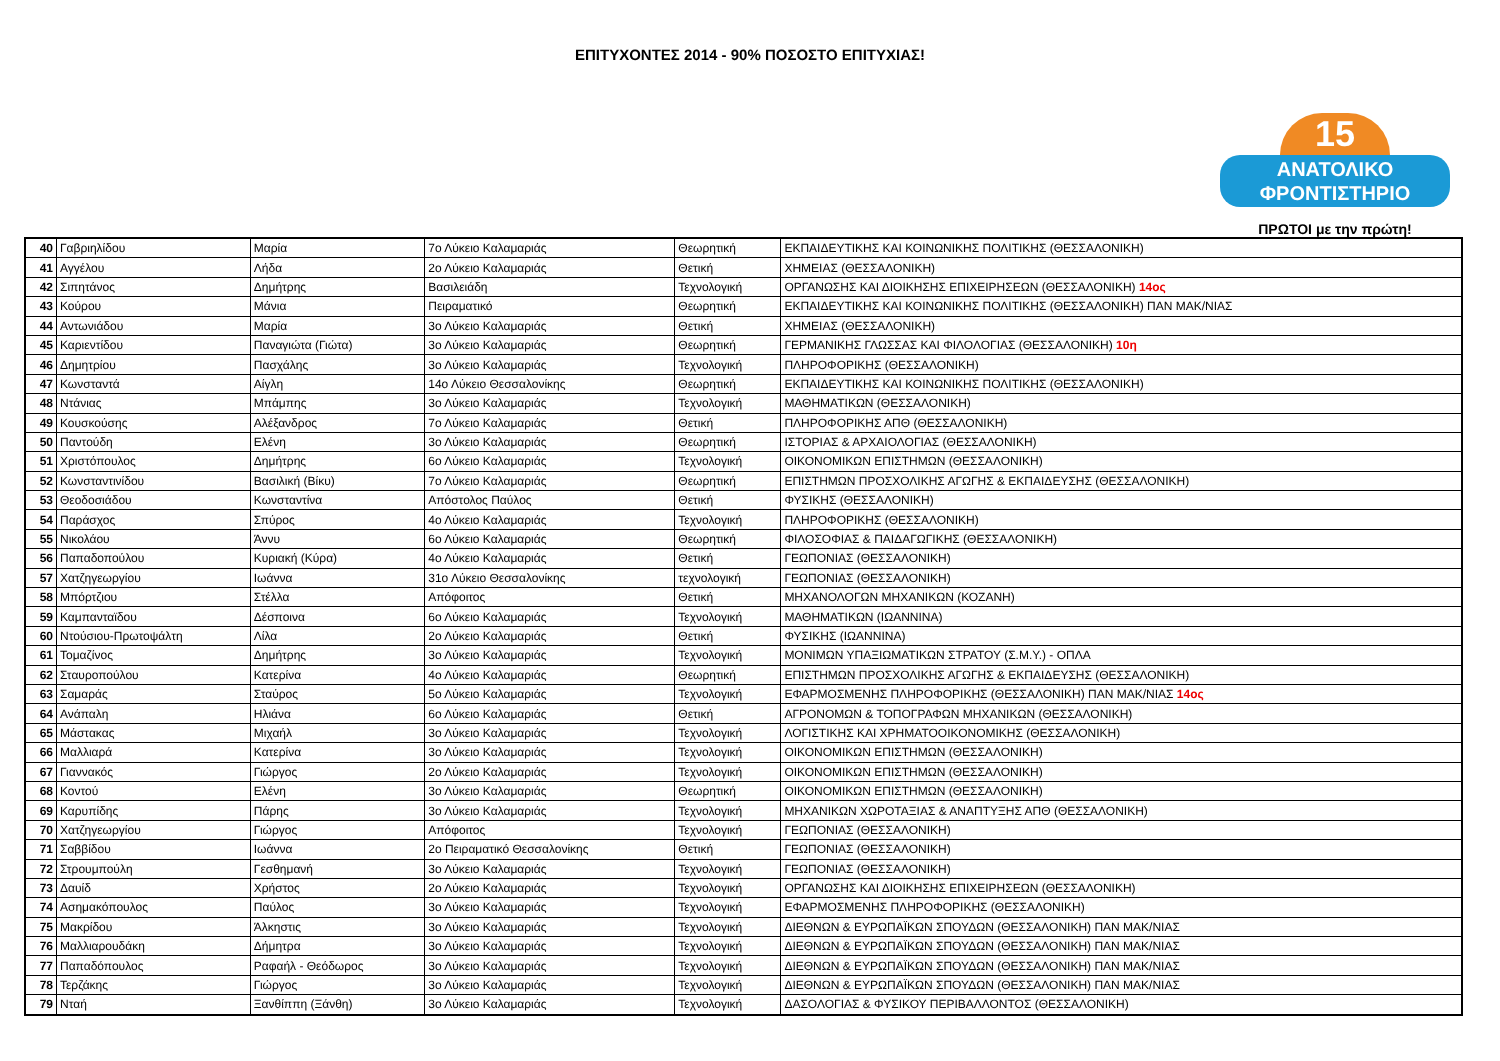ΕΠΙΤΥΧΟΝΤΕΣ 2014 - 90% ΠΟΣΟΣΤΟ ΕΠΙΤΥΧΙΑΣ!
15
ΑΝΑΤΟΛΙΚΟ
ΦΡΟΝΤΙΣΤΗΡΙΟ
ΠΡΩΤΟΙ με την πρώτη!
| 40 | Γαβριηλίδου | Μαρία | 7ο Λύκειο Καλαμαριάς | Θεωρητική | ΕΚΠΑΙΔΕΥΤΙΚΗΣ ΚΑΙ ΚΟΙΝΩΝΙΚΗΣ ΠΟΛΙΤΙΚΗΣ (ΘΕΣΣΑΛΟΝΙΚΗ) |
| 41 | Αγγέλου | Λήδα | 2ο Λύκειο Καλαμαριάς | Θετική | ΧΗΜΕΙΑΣ (ΘΕΣΣΑΛΟΝΙΚΗ) |
| 42 | Σιπητάνος | Δημήτρης | Βασιλειάδη | Τεχνολογική | ΟΡΓΑΝΩΣΗΣ ΚΑΙ ΔΙΟΙΚΗΣΗΣ ΕΠΙΧΕΙΡΗΣΕΩΝ (ΘΕΣΣΑΛΟΝΙΚΗ) 14ος |
| 43 | Κούρου | Μάνια | Πειραματικό | Θεωρητική | ΕΚΠΑΙΔΕΥΤΙΚΗΣ ΚΑΙ ΚΟΙΝΩΝΙΚΗΣ ΠΟΛΙΤΙΚΗΣ (ΘΕΣΣΑΛΟΝΙΚΗ) ΠΑΝ ΜΑΚ/ΝΙΑΣ |
| 44 | Αντωνιάδου | Μαρία | 3ο Λύκειο Καλαμαριάς | Θετική | ΧΗΜΕΙΑΣ (ΘΕΣΣΑΛΟΝΙΚΗ) |
| 45 | Καριεντίδου | Παναγιώτα (Γιώτα) | 3ο Λύκειο Καλαμαριάς | Θεωρητική | ΓΕΡΜΑΝΙΚΗΣ ΓΛΩΣΣΑΣ ΚΑΙ ΦΙΛΟΛΟΓΙΑΣ (ΘΕΣΣΑΛΟΝΙΚΗ) 10η |
| 46 | Δημητρίου | Πασχάλης | 3ο Λύκειο Καλαμαριάς | Τεχνολογική | ΠΛΗΡΟΦΟΡΙΚΗΣ (ΘΕΣΣΑΛΟΝΙΚΗ) |
| 47 | Κωνσταντά | Αίγλη | 14ο Λύκειο Θεσσαλονίκης | Θεωρητική | ΕΚΠΑΙΔΕΥΤΙΚΗΣ ΚΑΙ ΚΟΙΝΩΝΙΚΗΣ ΠΟΛΙΤΙΚΗΣ (ΘΕΣΣΑΛΟΝΙΚΗ) |
| 48 | Ντάνιας | Μπάμπης | 3ο Λύκειο Καλαμαριάς | Τεχνολογική | ΜΑΘΗΜΑΤΙΚΩΝ (ΘΕΣΣΑΛΟΝΙΚΗ) |
| 49 | Κουσκούσης | Αλέξανδρος | 7ο Λύκειο Καλαμαριάς | Θετική | ΠΛΗΡΟΦΟΡΙΚΗΣ ΑΠΘ (ΘΕΣΣΑΛΟΝΙΚΗ) |
| 50 | Παντούδη | Ελένη | 3ο Λύκειο Καλαμαριάς | Θεωρητική | ΙΣΤΟΡΙΑΣ & ΑΡΧΑΙΟΛΟΓΙΑΣ (ΘΕΣΣΑΛΟΝΙΚΗ) |
| 51 | Χριστόπουλος | Δημήτρης | 6ο Λύκειο Καλαμαριάς | Τεχνολογική | ΟΙΚΟΝΟΜΙΚΩΝ ΕΠΙΣΤΗΜΩΝ (ΘΕΣΣΑΛΟΝΙΚΗ) |
| 52 | Κωνσταντινίδου | Βασιλική (Βίκυ) | 7ο Λύκειο Καλαμαριάς | Θεωρητική | ΕΠΙΣΤΗΜΩΝ ΠΡΟΣΧΟΛΙΚΗΣ ΑΓΩΓΗΣ & ΕΚΠΑΙΔΕΥΣΗΣ (ΘΕΣΣΑΛΟΝΙΚΗ) |
| 53 | Θεοδοσιάδου | Κωνσταντίνα | Απόστολος Παύλος | Θετική | ΦΥΣΙΚΗΣ (ΘΕΣΣΑΛΟΝΙΚΗ) |
| 54 | Παράσχος | Σπύρος | 4ο Λύκειο Καλαμαριάς | Τεχνολογική | ΠΛΗΡΟΦΟΡΙΚΗΣ (ΘΕΣΣΑΛΟΝΙΚΗ) |
| 55 | Νικολάου | Άννυ | 6ο Λύκειο Καλαμαριάς | Θεωρητική | ΦΙΛΟΣΟΦΙΑΣ & ΠΑΙΔΑΓΩΓΙΚΗΣ (ΘΕΣΣΑΛΟΝΙΚΗ) |
| 56 | Παπαδοπούλου | Κυριακή (Κύρα) | 4ο Λύκειο Καλαμαριάς | Θετική | ΓΕΩΠΟΝΙΑΣ (ΘΕΣΣΑΛΟΝΙΚΗ) |
| 57 | Χατζηγεωργίου | Ιωάννα | 31ο Λύκειο Θεσσαλονίκης | τεχνολογική | ΓΕΩΠΟΝΙΑΣ (ΘΕΣΣΑΛΟΝΙΚΗ) |
| 58 | Μπόρτζιου | Στέλλα | Απόφοιτος | Θετική | ΜΗΧΑΝΟΛΟΓΩΝ ΜΗΧΑΝΙΚΩΝ (ΚΟΖΑΝΗ) |
| 59 | Καμπανταϊδου | Δέσποινα | 6ο Λύκειο Καλαμαριάς | Τεχνολογική | ΜΑΘΗΜΑΤΙΚΩΝ (ΙΩΑΝΝΙΝΑ) |
| 60 | Ντούσιου-Πρωτοψάλτη | Λίλα | 2ο Λύκειο Καλαμαριάς | Θετική | ΦΥΣΙΚΗΣ (ΙΩΑΝΝΙΝΑ) |
| 61 | Τομαζίνος | Δημήτρης | 3ο Λύκειο Καλαμαριάς | Τεχνολογική | ΜΟΝΙΜΩΝ ΥΠΑΞΙΩΜΑΤΙΚΩΝ ΣΤΡΑΤΟΥ (Σ.Μ.Υ.) - ΟΠΛΑ |
| 62 | Σταυροπούλου | Κατερίνα | 4ο Λύκειο Καλαμαριάς | Θεωρητική | ΕΠΙΣΤΗΜΩΝ ΠΡΟΣΧΟΛΙΚΗΣ ΑΓΩΓΗΣ & ΕΚΠΑΙΔΕΥΣΗΣ (ΘΕΣΣΑΛΟΝΙΚΗ) |
| 63 | Σαμαράς | Σταύρος | 5ο Λύκειο Καλαμαριάς | Τεχνολογική | ΕΦΑΡΜΟΣΜΕΝΗΣ ΠΛΗΡΟΦΟΡΙΚΗΣ (ΘΕΣΣΑΛΟΝΙΚΗ) ΠΑΝ ΜΑΚ/ΝΙΑΣ 14ος |
| 64 | Ανάπαλη | Ηλιάνα | 6ο Λύκειο Καλαμαριάς | Θετική | ΑΓΡΟΝΟΜΩΝ & ΤΟΠΟΓΡΑΦΩΝ ΜΗΧΑΝΙΚΩΝ (ΘΕΣΣΑΛΟΝΙΚΗ) |
| 65 | Μάστακας | Μιχαήλ | 3ο Λύκειο Καλαμαριάς | Τεχνολογική | ΛΟΓΙΣΤΙΚΗΣ ΚΑΙ ΧΡΗΜΑΤΟΟΙΚΟΝΟΜΙΚΗΣ (ΘΕΣΣΑΛΟΝΙΚΗ) |
| 66 | Μαλλιαρά | Κατερίνα | 3ο Λύκειο Καλαμαριάς | Τεχνολογική | ΟΙΚΟΝΟΜΙΚΩΝ ΕΠΙΣΤΗΜΩΝ (ΘΕΣΣΑΛΟΝΙΚΗ) |
| 67 | Γιαννακός | Γιώργος | 2ο Λύκειο Καλαμαριάς | Τεχνολογική | ΟΙΚΟΝΟΜΙΚΩΝ ΕΠΙΣΤΗΜΩΝ (ΘΕΣΣΑΛΟΝΙΚΗ) |
| 68 | Κοντού | Ελένη | 3ο Λύκειο Καλαμαριάς | Θεωρητική | ΟΙΚΟΝΟΜΙΚΩΝ ΕΠΙΣΤΗΜΩΝ (ΘΕΣΣΑΛΟΝΙΚΗ) |
| 69 | Καρυπίδης | Πάρης | 3ο Λύκειο Καλαμαριάς | Τεχνολογική | ΜΗΧΑΝΙΚΩΝ ΧΩΡΟΤΑΞΙΑΣ & ΑΝΑΠΤΥΞΗΣ ΑΠΘ (ΘΕΣΣΑΛΟΝΙΚΗ) |
| 70 | Χατζηγεωργίου | Γιώργος | Απόφοιτος | Τεχνολογική | ΓΕΩΠΟΝΙΑΣ (ΘΕΣΣΑΛΟΝΙΚΗ) |
| 71 | Σαββίδου | Ιωάννα | 2ο Πειραματικό Θεσσαλονίκης | Θετική | ΓΕΩΠΟΝΙΑΣ (ΘΕΣΣΑΛΟΝΙΚΗ) |
| 72 | Στρουμπούλη | Γεσθημανή | 3ο Λύκειο Καλαμαριάς | Τεχνολογική | ΓΕΩΠΟΝΙΑΣ (ΘΕΣΣΑΛΟΝΙΚΗ) |
| 73 | Δαυίδ | Χρήστος | 2ο Λύκειο Καλαμαριάς | Τεχνολογική | ΟΡΓΑΝΩΣΗΣ ΚΑΙ ΔΙΟΙΚΗΣΗΣ ΕΠΙΧΕΙΡΗΣΕΩΝ (ΘΕΣΣΑΛΟΝΙΚΗ) |
| 74 | Ασημακόπουλος | Παύλος | 3ο Λύκειο Καλαμαριάς | Τεχνολογική | ΕΦΑΡΜΟΣΜΕΝΗΣ ΠΛΗΡΟΦΟΡΙΚΗΣ (ΘΕΣΣΑΛΟΝΙΚΗ) |
| 75 | Μακρίδου | Άλκηστις | 3ο Λύκειο Καλαμαριάς | Τεχνολογική | ΔΙΕΘΝΩΝ & ΕΥΡΩΠΑΪΚΩΝ ΣΠΟΥΔΩΝ (ΘΕΣΣΑΛΟΝΙΚΗ) ΠΑΝ ΜΑΚ/ΝΙΑΣ |
| 76 | Μαλλιαρουδάκη | Δήμητρα | 3ο Λύκειο Καλαμαριάς | Τεχνολογική | ΔΙΕΘΝΩΝ & ΕΥΡΩΠΑΪΚΩΝ ΣΠΟΥΔΩΝ (ΘΕΣΣΑΛΟΝΙΚΗ) ΠΑΝ ΜΑΚ/ΝΙΑΣ |
| 77 | Παπαδόπουλος | Ραφαήλ - Θεόδωρος | 3ο Λύκειο Καλαμαριάς | Τεχνολογική | ΔΙΕΘΝΩΝ & ΕΥΡΩΠΑΪΚΩΝ ΣΠΟΥΔΩΝ (ΘΕΣΣΑΛΟΝΙΚΗ) ΠΑΝ ΜΑΚ/ΝΙΑΣ |
| 78 | Τερζάκης | Γιώργος | 3ο Λύκειο Καλαμαριάς | Τεχνολογική | ΔΙΕΘΝΩΝ & ΕΥΡΩΠΑΪΚΩΝ ΣΠΟΥΔΩΝ (ΘΕΣΣΑΛΟΝΙΚΗ) ΠΑΝ ΜΑΚ/ΝΙΑΣ |
| 79 | Νταή | Ξανθίππη (Ξάνθη) | 3ο Λύκειο Καλαμαριάς | Τεχνολογική | ΔΑΣΟΛΟΓΙΑΣ & ΦΥΣΙΚΟΥ ΠΕΡΙΒΑΛΛΟΝΤΟΣ (ΘΕΣΣΑΛΟΝΙΚΗ) |